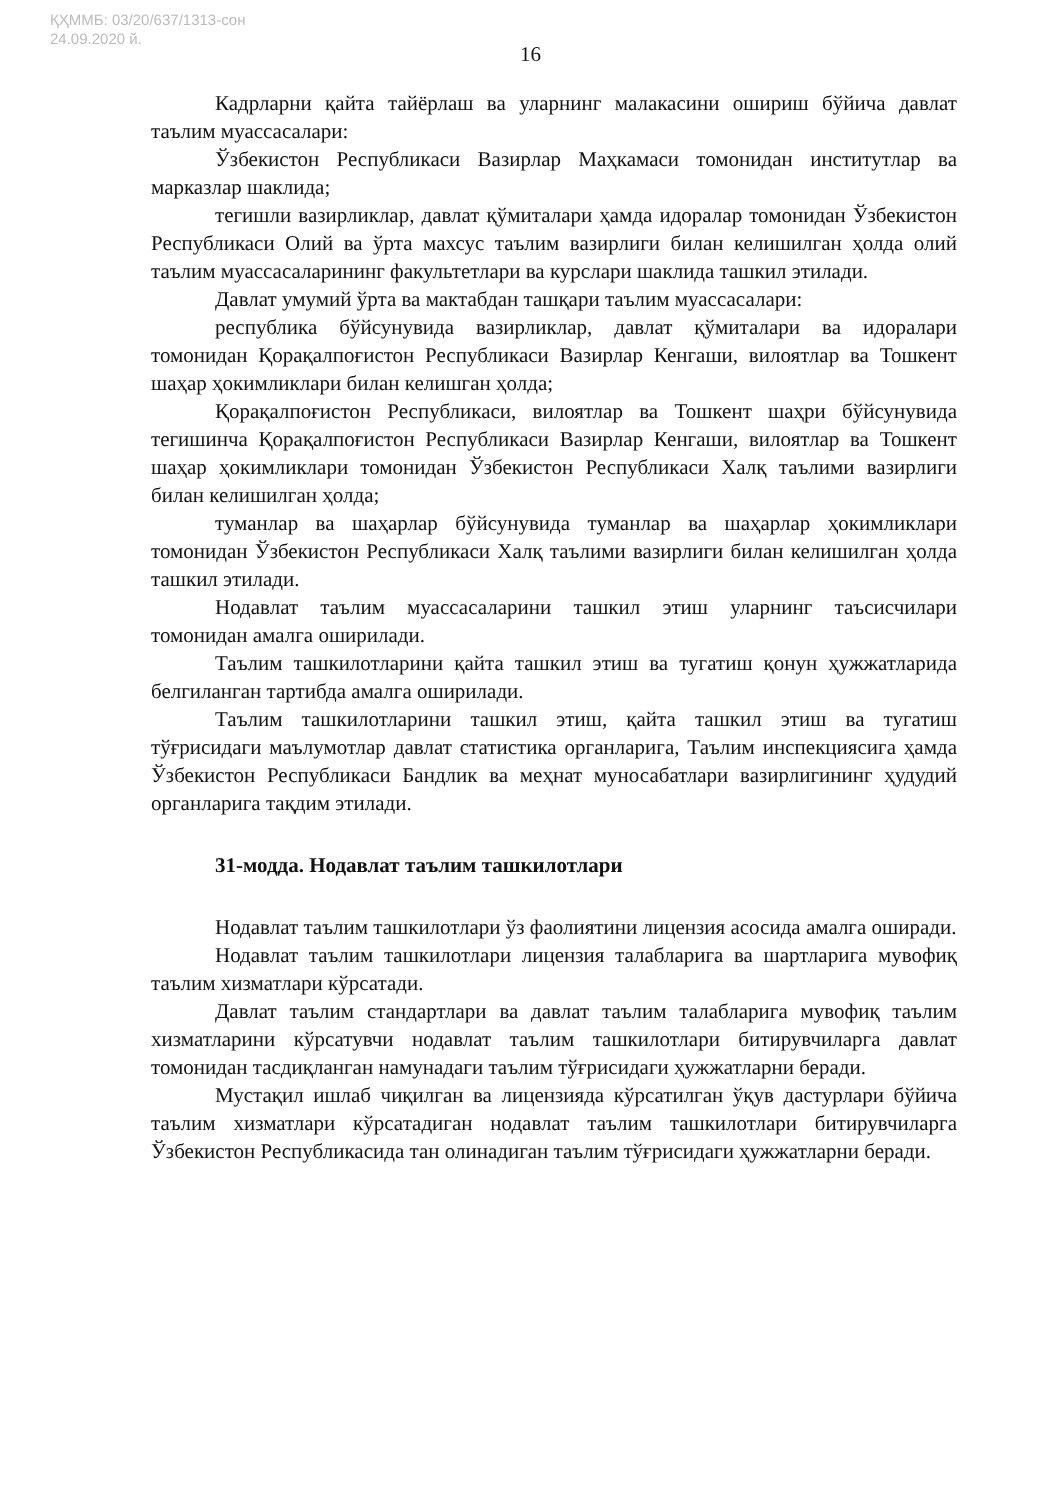ҚҲММБ: 03/20/637/1313-сон
24.09.2020 й.
16
Кадрларни қайта тайёрлаш ва уларнинг малакасини ошириш бўйича давлат таълим муассасалари:
Ўзбекистон Республикаси Вазирлар Маҳкамаси томонидан институтлар ва марказлар шаклида;
тегишли вазирликлар, давлат қўмиталари ҳамда идоралар томонидан Ўзбекистон Республикаси Олий ва ўрта махсус таълим вазирлиги билан келишилган ҳолда олий таълим муассасаларининг факультетлари ва курслари шаклида ташкил этилади.
Давлат умумий ўрта ва мактабдан ташқари таълим муассасалари:
республика бўйсунувида вазирликлар, давлат қўмиталари ва идоралари томонидан Қорақалпоғистон Республикаси Вазирлар Кенгаши, вилоятлар ва Тошкент шаҳар ҳокимликлари билан келишган ҳолда;
Қорақалпоғистон Республикаси, вилоятлар ва Тошкент шаҳри бўйсунувида тегишинча Қорақалпоғистон Республикаси Вазирлар Кенгаши, вилоятлар ва Тошкент шаҳар ҳокимликлари томонидан Ўзбекистон Республикаси Халқ таълими вазирлиги билан келишилган ҳолда;
туманлар ва шаҳарлар бўйсунувида туманлар ва шаҳарлар ҳокимликлари томонидан Ўзбекистон Республикаси Халқ таълими вазирлиги билан келишилган ҳолда ташкил этилади.
Нодавлат таълим муассасаларини ташкил этиш уларнинг таъсисчилари томонидан амалга оширилади.
Таълим ташкилотларини қайта ташкил этиш ва тугатиш қонун ҳужжатларида белгиланган тартибда амалга оширилади.
Таълим ташкилотларини ташкил этиш, қайта ташкил этиш ва тугатиш тўғрисидаги маълумотлар давлат статистика органларига, Таълим инспекциясига ҳамда Ўзбекистон Республикаси Бандлик ва меҳнат муносабатлари вазирлигининг ҳудудий органларига тақдим этилади.
31-модда. Нодавлат таълим ташкилотлари
Нодавлат таълим ташкилотлари ўз фаолиятини лицензия асосида амалга оширади.
Нодавлат таълим ташкилотлари лицензия талабларига ва шартларига мувофиқ таълим хизматлари кўрсатади.
Давлат таълим стандартлари ва давлат таълим талабларига мувофиқ таълим хизматларини кўрсатувчи нодавлат таълим ташкилотлари битирувчиларга давлат томонидан тасдиқланган намунадаги таълим тўғрисидаги ҳужжатларни беради.
Мустақил ишлаб чиқилган ва лицензияда кўрсатилган ўқув дастурлари бўйича таълим хизматлари кўрсатадиган нодавлат таълим ташкилотлари битирувчиларга Ўзбекистон Республикасида тан олинадиган таълим тўғрисидаги ҳужжатларни беради.